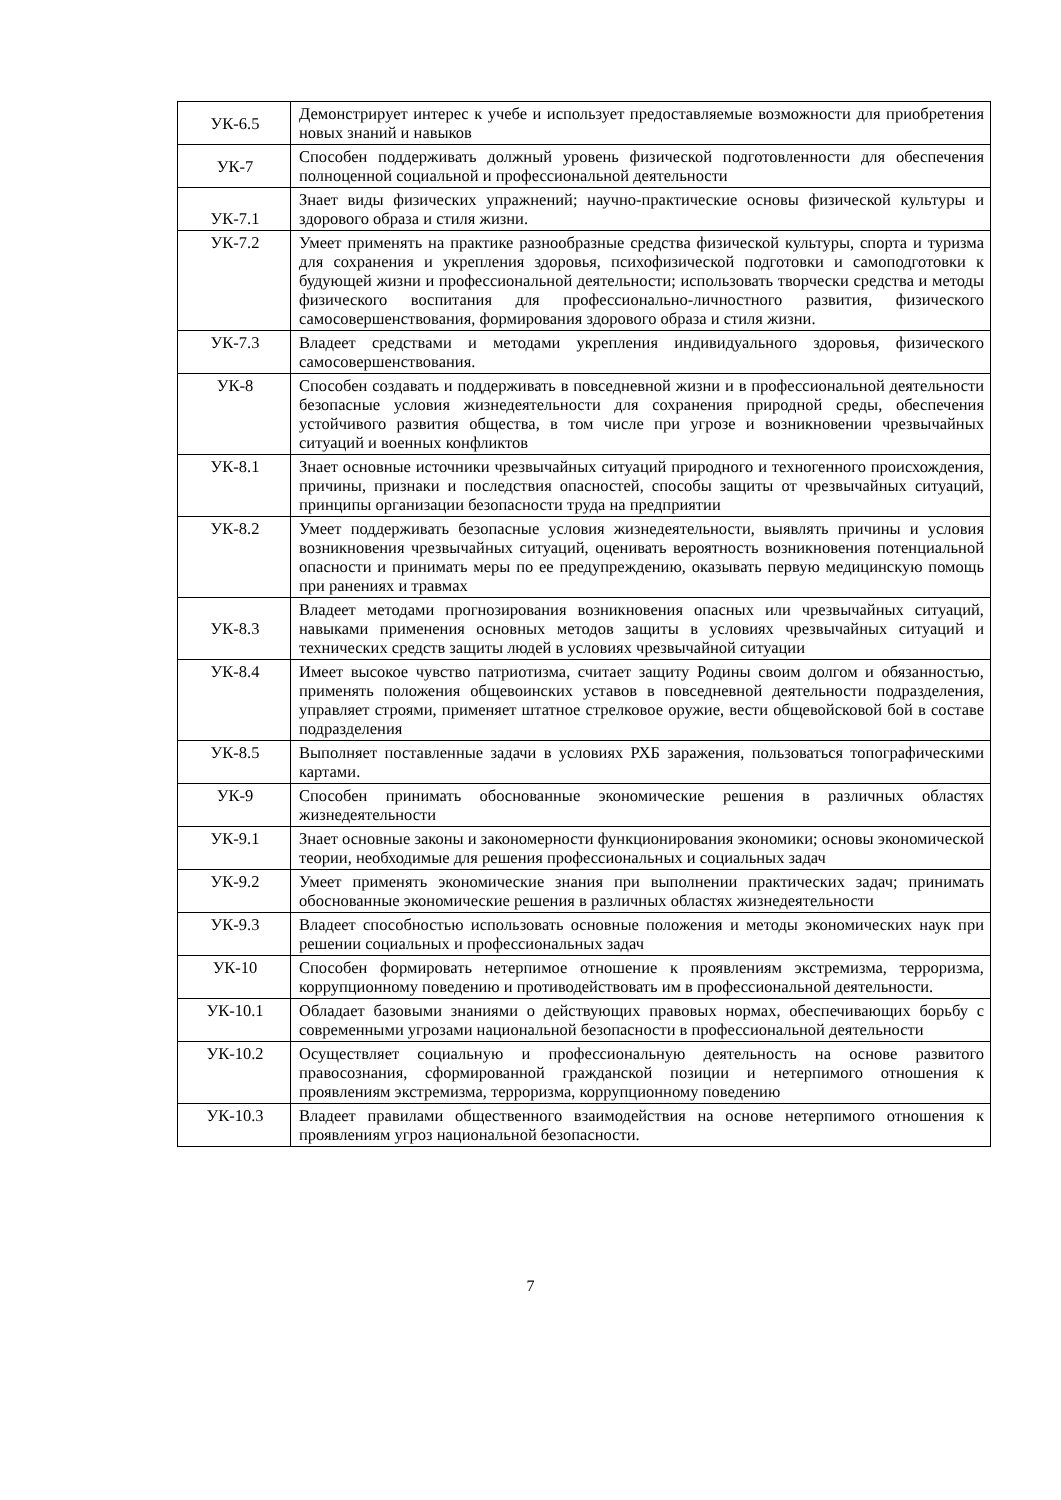| УК-6.5 | Демонстрирует интерес к учебе и использует предоставляемые возможности для приобретения новых знаний и навыков |
| УК-7 | Способен поддерживать должный уровень физической подготовленности для обеспечения полноценной социальной и профессиональной деятельности |
| УК-7.1 | Знает виды физических упражнений; научно-практические основы физической культуры и здорового образа и стиля жизни. |
| УК-7.2 | Умеет применять на практике разнообразные средства физической культуры, спорта и туризма для сохранения и укрепления здоровья, психофизической подготовки и самоподготовки к будующей жизни и профессиональной деятельности; использовать творчески средства и методы физического воспитания для профессионально-личностного развития, физического самосовершенствования, формирования здорового образа и стиля жизни. |
| УК-7.3 | Владеет средствами и методами укрепления индивидуального здоровья, физического самосовершенствования. |
| УК-8 | Способен создавать и поддерживать в повседневной жизни и в профессиональной деятельности безопасные условия жизнедеятельности для сохранения природной среды, обеспечения устойчивого развития общества, в том числе при угрозе и возникновении чрезвычайных ситуаций и военных конфликтов |
| УК-8.1 | Знает основные источники чрезвычайных ситуаций природного и техногенного происхождения, причины, признаки и последствия опасностей, способы защиты от чрезвычайных ситуаций, принципы организации безопасности труда на предприятии |
| УК-8.2 | Умеет поддерживать безопасные условия жизнедеятельности, выявлять причины и условия возникновения чрезвычайных ситуаций, оценивать вероятность возникновения потенциальной опасности и принимать меры по ее предупреждению, оказывать первую медицинскую помощь при ранениях и травмах |
| УК-8.3 | Владеет методами прогнозирования возникновения опасных или чрезвычайных ситуаций, навыками применения основных методов защиты в условиях чрезвычайных ситуаций и технических средств защиты людей в условиях чрезвычайной ситуации |
| УК-8.4 | Имеет высокое чувство патриотизма, считает защиту Родины своим долгом и обязанностью, применять положения общевоинских уставов в повседневной деятельности подразделения, управляет строями, применяет штатное стрелковое оружие, вести общевойсковой бой в составе подразделения |
| УК-8.5 | Выполняет поставленные задачи в условиях РХБ заражения, пользоваться топографическими картами. |
| УК-9 | Способен принимать обоснованные экономические решения в различных областях жизнедеятельности |
| УК-9.1 | Знает основные законы и закономерности функционирования экономики; основы экономической теории, необходимые для решения профессиональных и социальных задач |
| УК-9.2 | Умеет применять экономические знания при выполнении практических задач; принимать обоснованные экономические решения в различных областях жизнедеятельности |
| УК-9.3 | Владеет способностью использовать основные положения и методы экономических наук при решении социальных и профессиональных задач |
| УК-10 | Способен формировать нетерпимое отношение к проявлениям экстремизма, терроризма, коррупционному поведению и противодействовать им в профессиональной деятельности. |
| УК-10.1 | Обладает базовыми знаниями о действующих правовых нормах, обеспечивающих борьбу с современными угрозами национальной безопасности в профессиональной деятельности |
| УК-10.2 | Осуществляет социальную и профессиональную деятельность на основе развитого правосознания, сформированной гражданской позиции и нетерпимого отношения к проявлениям экстремизма, терроризма, коррупционному поведению |
| УК-10.3 | Владеет правилами общественного взаимодействия на основе нетерпимого отношения к проявлениям угроз национальной безопасности. |
7